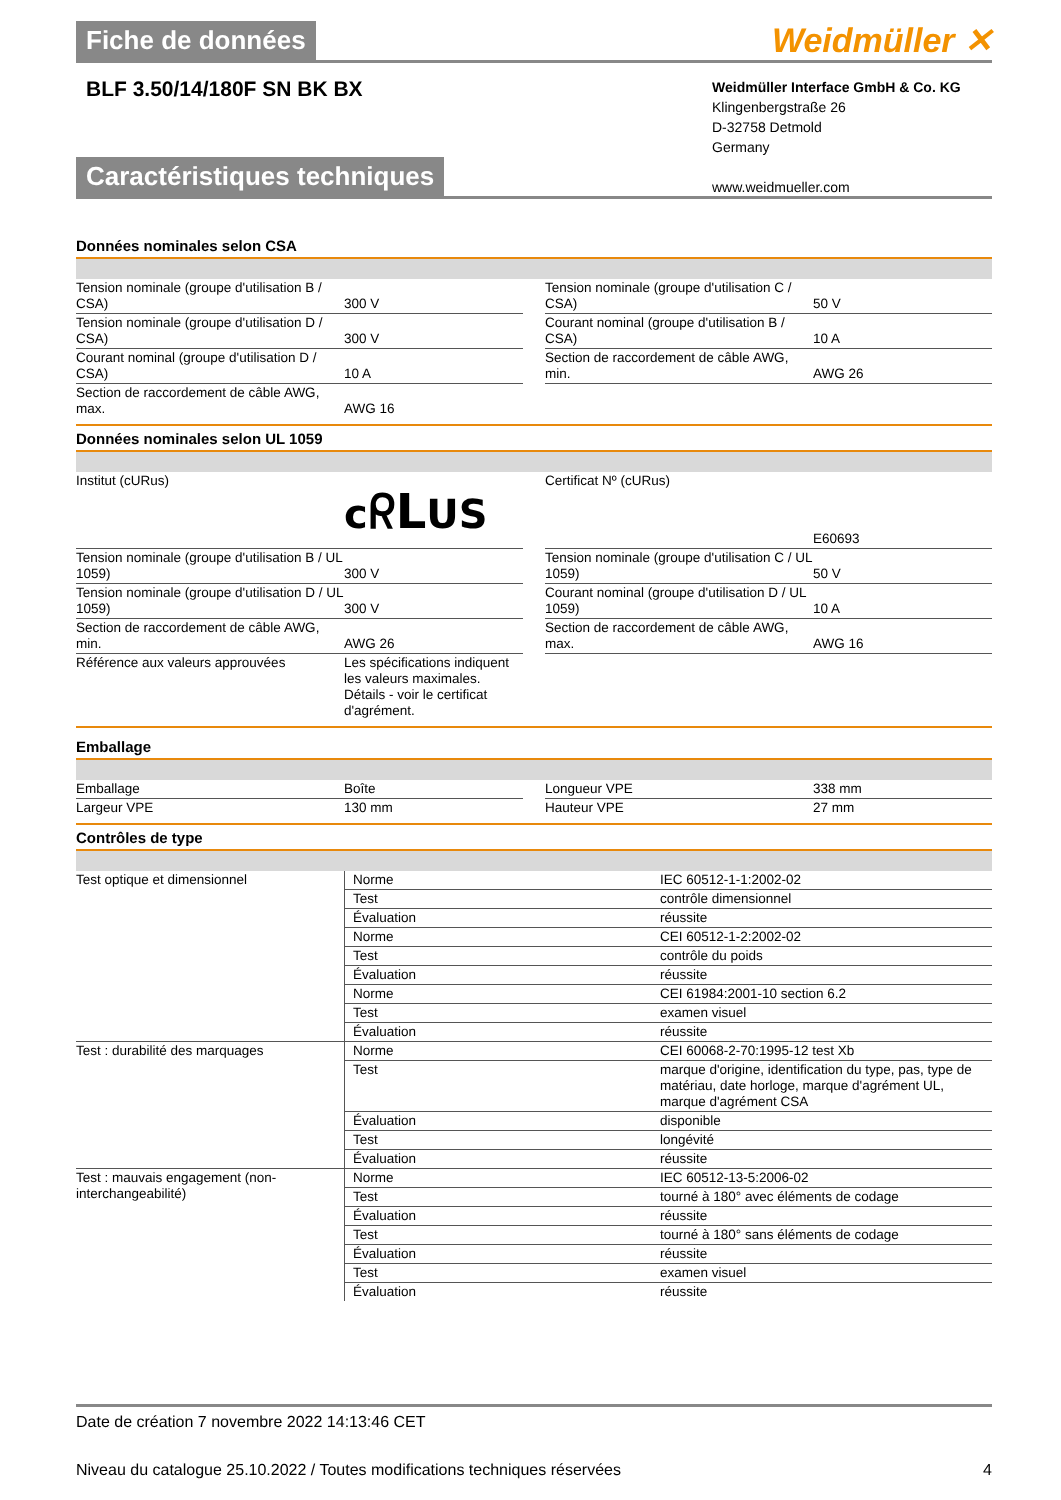Fiche de données
Weidmüller ✕
BLF 3.50/14/180F SN BK BX
Weidmüller Interface GmbH & Co. KG
Klingenbergstraße 26
D-32758 Detmold
Germany
www.weidmueller.com
Caractéristiques techniques
Données nominales selon CSA
| Tension nominale (groupe d'utilisation B / CSA) | 300 V | | Tension nominale (groupe d'utilisation C / CSA) | 50 V |
| Tension nominale (groupe d'utilisation D / CSA) | 300 V | | Courant nominal (groupe d'utilisation B / CSA) | 10 A |
| Courant nominal (groupe d'utilisation D / CSA) | 10 A | | Section de raccordement de câble AWG, min. | AWG 26 |
| Section de raccordement de câble AWG, max. | AWG 16 | | | |
Données nominales selon UL 1059
| Institut (cURus) | c ᖇL US | | Certificat Nº (cURus) | E60693 |
| Tension nominale (groupe d'utilisation B / UL 1059) | 300 V | | Tension nominale (groupe d'utilisation C / UL 1059) | 50 V |
| Tension nominale (groupe d'utilisation D / UL 1059) | 300 V | | Courant nominal (groupe d'utilisation D / UL 1059) | 10 A |
| Section de raccordement de câble AWG, min. | AWG 26 | | Section de raccordement de câble AWG, max. | AWG 16 |
| Référence aux valeurs approuvées | Les spécifications indiquent les valeurs maximales. Détails - voir le certificat d'agrément. | | | |
Emballage
| Emballage | Boîte | | Longueur VPE | 338 mm |
| Largeur VPE | 130 mm | | Hauteur VPE | 27 mm |
Contrôles de type
| Test optique et dimensionnel | Norme | IEC 60512-1-1:2002-02 |
| | Test | contrôle dimensionnel |
| | Évaluation | réussite |
| | Norme | CEI 60512-1-2:2002-02 |
| | Test | contrôle du poids |
| | Évaluation | réussite |
| | Norme | CEI 61984:2001-10 section 6.2 |
| | Test | examen visuel |
| | Évaluation | réussite |
| Test : durabilité des marquages | Norme | CEI 60068-2-70:1995-12 test Xb |
| | Test | marque d'origine, identification du type, pas, type de matériau, date horloge, marque d'agrément UL, marque d'agrément CSA |
| | Évaluation | disponible |
| | Test | longévité |
| | Évaluation | réussite |
| Test : mauvais engagement (non-interchangeabilité) | Norme | IEC 60512-13-5:2006-02 |
| | Test | tourné à 180° avec éléments de codage |
| | Évaluation | réussite |
| | Test | tourné à 180° sans éléments de codage |
| | Évaluation | réussite |
| | Test | examen visuel |
| | Évaluation | réussite |
Date de création 7 novembre 2022 14:13:46 CET
Niveau du catalogue 25.10.2022 / Toutes modifications techniques réservées 4